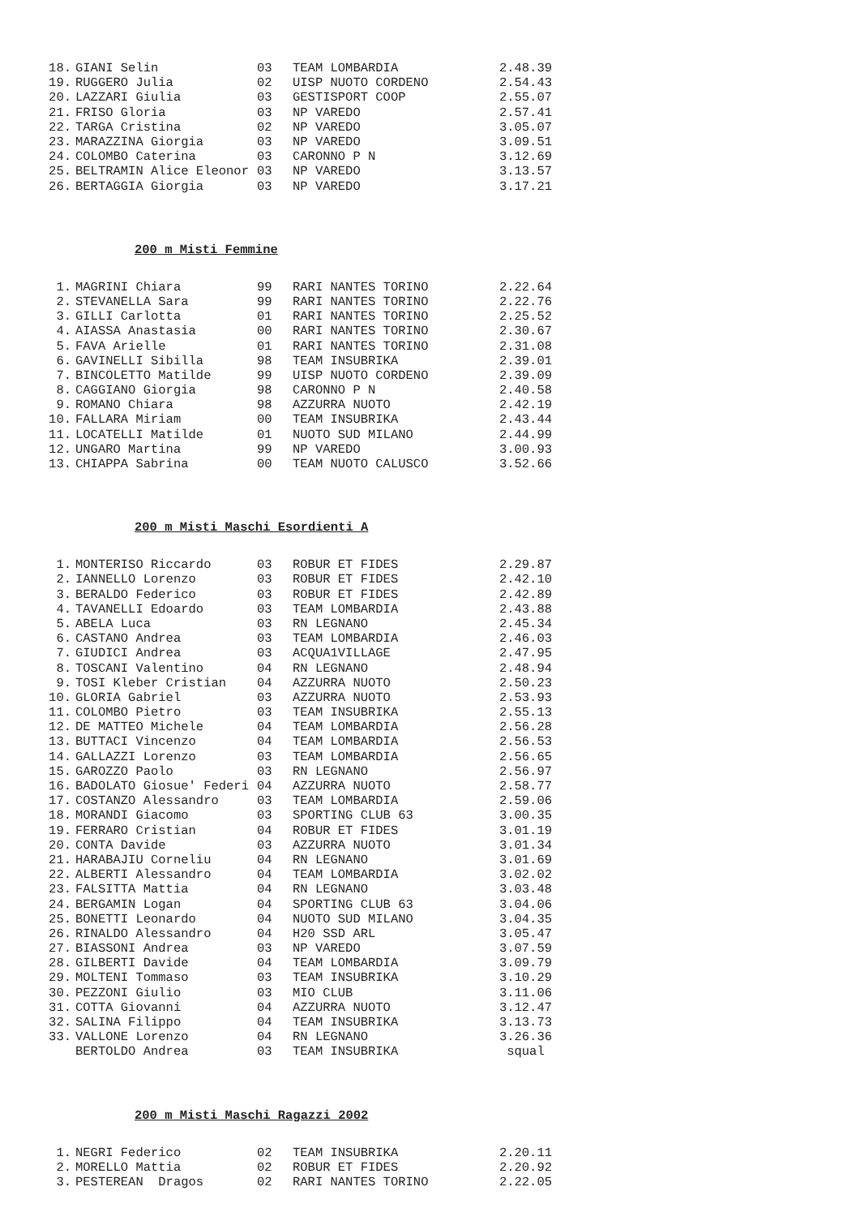| 18. | GIANI Selin | 03 | TEAM LOMBARDIA | 2.48.39 |
| 19. | RUGGERO Julia | 02 | UISP NUOTO CORDENO | 2.54.43 |
| 20. | LAZZARI Giulia | 03 | GESTISPORT COOP | 2.55.07 |
| 21. | FRISO Gloria | 03 | NP VAREDO | 2.57.41 |
| 22. | TARGA Cristina | 02 | NP VAREDO | 3.05.07 |
| 23. | MARAZZINA Giorgia | 03 | NP VAREDO | 3.09.51 |
| 24. | COLOMBO Caterina | 03 | CARONNO P N | 3.12.69 |
| 25. | BELTRAMIN Alice Eleonor | 03 | NP VAREDO | 3.13.57 |
| 26. | BERTAGGIA Giorgia | 03 | NP VAREDO | 3.17.21 |
200 m Misti Femmine
| 1. | MAGRINI Chiara | 99 | RARI NANTES TORINO | 2.22.64 |
| 2. | STEVANELLA Sara | 99 | RARI NANTES TORINO | 2.22.76 |
| 3. | GILLI Carlotta | 01 | RARI NANTES TORINO | 2.25.52 |
| 4. | AIASSA Anastasia | 00 | RARI NANTES TORINO | 2.30.67 |
| 5. | FAVA Arielle | 01 | RARI NANTES TORINO | 2.31.08 |
| 6. | GAVINELLI Sibilla | 98 | TEAM INSUBRIKA | 2.39.01 |
| 7. | BINCOLETTO Matilde | 99 | UISP NUOTO CORDENO | 2.39.09 |
| 8. | CAGGIANO Giorgia | 98 | CARONNO P N | 2.40.58 |
| 9. | ROMANO Chiara | 98 | AZZURRA NUOTO | 2.42.19 |
| 10. | FALLARA Miriam | 00 | TEAM INSUBRIKA | 2.43.44 |
| 11. | LOCATELLI Matilde | 01 | NUOTO SUD MILANO | 2.44.99 |
| 12. | UNGARO Martina | 99 | NP VAREDO | 3.00.93 |
| 13. | CHIAPPA Sabrina | 00 | TEAM NUOTO CALUSCO | 3.52.66 |
200 m Misti Maschi Esordienti A
| 1. | MONTERISO Riccardo | 03 | ROBUR ET FIDES | 2.29.87 |
| 2. | IANNELLO Lorenzo | 03 | ROBUR ET FIDES | 2.42.10 |
| 3. | BERALDO Federico | 03 | ROBUR ET FIDES | 2.42.89 |
| 4. | TAVANELLI Edoardo | 03 | TEAM LOMBARDIA | 2.43.88 |
| 5. | ABELA Luca | 03 | RN LEGNANO | 2.45.34 |
| 6. | CASTANO Andrea | 03 | TEAM LOMBARDIA | 2.46.03 |
| 7. | GIUDICI Andrea | 03 | ACQUA1VILLAGE | 2.47.95 |
| 8. | TOSCANI Valentino | 04 | RN LEGNANO | 2.48.94 |
| 9. | TOSI Kleber Cristian | 04 | AZZURRA NUOTO | 2.50.23 |
| 10. | GLORIA Gabriel | 03 | AZZURRA NUOTO | 2.53.93 |
| 11. | COLOMBO Pietro | 03 | TEAM INSUBRIKA | 2.55.13 |
| 12. | DE MATTEO Michele | 04 | TEAM LOMBARDIA | 2.56.28 |
| 13. | BUTTACI Vincenzo | 04 | TEAM LOMBARDIA | 2.56.53 |
| 14. | GALLAZZI Lorenzo | 03 | TEAM LOMBARDIA | 2.56.65 |
| 15. | GAROZZO Paolo | 03 | RN LEGNANO | 2.56.97 |
| 16. | BADOLATO Giosue' Federi | 04 | AZZURRA NUOTO | 2.58.77 |
| 17. | COSTANZO Alessandro | 03 | TEAM LOMBARDIA | 2.59.06 |
| 18. | MORANDI Giacomo | 03 | SPORTING CLUB 63 | 3.00.35 |
| 19. | FERRARO Cristian | 04 | ROBUR ET FIDES | 3.01.19 |
| 20. | CONTA Davide | 03 | AZZURRA NUOTO | 3.01.34 |
| 21. | HARABAJIU Corneliu | 04 | RN LEGNANO | 3.01.69 |
| 22. | ALBERTI Alessandro | 04 | TEAM LOMBARDIA | 3.02.02 |
| 23. | FALSITTA Mattia | 04 | RN LEGNANO | 3.03.48 |
| 24. | BERGAMIN Logan | 04 | SPORTING CLUB 63 | 3.04.06 |
| 25. | BONETTI Leonardo | 04 | NUOTO SUD MILANO | 3.04.35 |
| 26. | RINALDO Alessandro | 04 | H20 SSD ARL | 3.05.47 |
| 27. | BIASSONI Andrea | 03 | NP VAREDO | 3.07.59 |
| 28. | GILBERTI Davide | 04 | TEAM LOMBARDIA | 3.09.79 |
| 29. | MOLTENI Tommaso | 03 | TEAM INSUBRIKA | 3.10.29 |
| 30. | PEZZONI Giulio | 03 | MIO CLUB | 3.11.06 |
| 31. | COTTA Giovanni | 04 | AZZURRA NUOTO | 3.12.47 |
| 32. | SALINA Filippo | 04 | TEAM INSUBRIKA | 3.13.73 |
| 33. | VALLONE Lorenzo | 04 | RN LEGNANO | 3.26.36 |
| | BERTOLDO Andrea | 03 | TEAM INSUBRIKA | squal |
200 m Misti Maschi Ragazzi 2002
| 1. | NEGRI Federico | 02 | TEAM INSUBRIKA | 2.20.11 |
| 2. | MORELLO Mattia | 02 | ROBUR ET FIDES | 2.20.92 |
| 3. | PESTEREAN Dragos | 02 | RARI NANTES TORINO | 2.22.05 |